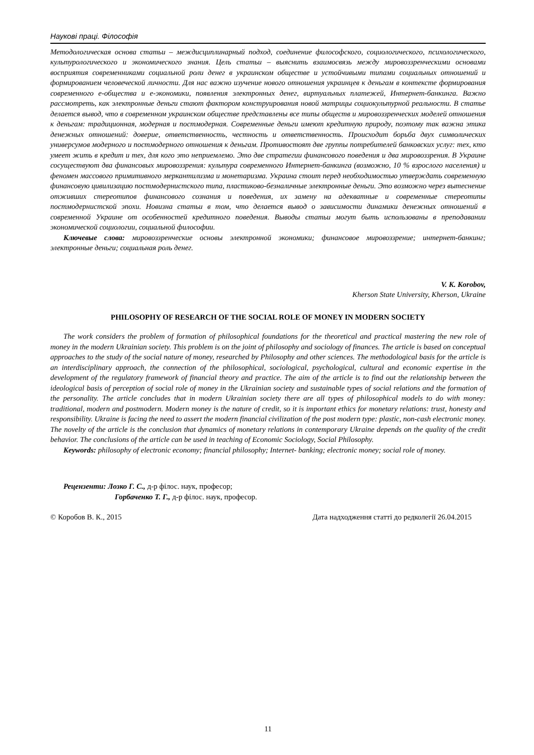Наукові праці. Філософія
Методологическая основа статьи – междисциплинарный подход, соединение философского, социологического, психологического, культурологического и экономического знания. Цель статьи – выяснить взаимосвязь между мировоззренческими основами восприятия современниками социальной роли денег в украинском обществе и устойчивыми типами социальных отношений и формированием человеческой личности. Для нас важно изучение нового отношения украинцев к деньгам в контексте формирования современного е-общества и е-экономики, появления электронных денег, виртуальных платежей, Интернет-банкинга. Важно рассмотреть, как электронные деньги стают фактором конструирования новой матрицы социокультурной реальности. В статье делается вывод, что в современном украинском обществе представлены все типы обществ и мировоззренческих моделей отношения к деньгам: традиционная, модерная и постмодерная. Современные деньги имеют кредитную природу, поэтому так важна этика денежных отношений: доверие, ответственность, честность и ответственность. Происходит борьба двух символических универсумов модерного и постмодерного отношения к деньгам. Противостоят две группы потребителей банковских услуг: тех, кто умеет жить в кредит и тех, для кого это неприемлемо. Это две стратегии финансового поведения и два мировоззрения. В Украине сосуществуют два финансовых мировоззрения: культура современного Интернет-банкинга (возможно, 10 % взрослого населения) и феномен массового примитивного меркантилизма и монетаризма. Украина стоит перед необходимостью утверждать современную финансовую цивилизацию постмодернистского типа, пластиково-безналичные электронные деньги. Это возможно через вытеснение отживших стереотипов финансового сознания и поведения, их замену на адекватные и современные стереотипы постмодернистской эпохи. Новизна статьи в том, что делается вывод о зависимости динамики денежных отношений в современной Украине от особенностей кредитного поведения. Выводы статьи могут быть использованы в преподавании экономической социологии, социальной философии.
Ключевые слова: мировоззренческие основы электронной экономики; финансовое мировоззрение; интернет-банкинг; электронные деньги; социальная роль денег.
V. K. Korobov,
Kherson State University, Kherson, Ukraine
PHILOSOPHY OF RESEARCH OF THE SOCIAL ROLE OF MONEY IN MODERN SOCIETY
The work considers the problem of formation of philosophical foundations for the theoretical and practical mastering the new role of money in the modern Ukrainian society. This problem is on the joint of philosophy and sociology of finances. The article is based on conceptual approaches to the study of the social nature of money, researched by Philosophy and other sciences. The methodological basis for the article is an interdisciplinary approach, the connection of the philosophical, sociological, psychological, cultural and economic expertise in the development of the regulatory framework of financial theory and practice. The aim of the article is to find out the relationship between the ideological basis of perception of social role of money in the Ukrainian society and sustainable types of social relations and the formation of the personality. The article concludes that in modern Ukrainian society there are all types of philosophical models to do with money: traditional, modern and postmodern. Modern money is the nature of credit, so it is important ethics for monetary relations: trust, honesty and responsibility. Ukraine is facing the need to assert the modern financial civilization of the post modern type: plastic, non-cash electronic money. The novelty of the article is the conclusion that dynamics of monetary relations in contemporary Ukraine depends on the quality of the credit behavior. The conclusions of the article can be used in teaching of Economic Sociology, Social Philosophy.
Keywords: philosophy of electronic economy; financial philosophy; Internet- banking; electronic money; social role of money.
Рецензенти: Лозко Г. С., д-р філос. наук, професор;
Горбаченко Т. Г., д-р філос. наук, професор.
© Коробов В. К., 2015 Дата надходження статті до редколегії 26.04.2015
11